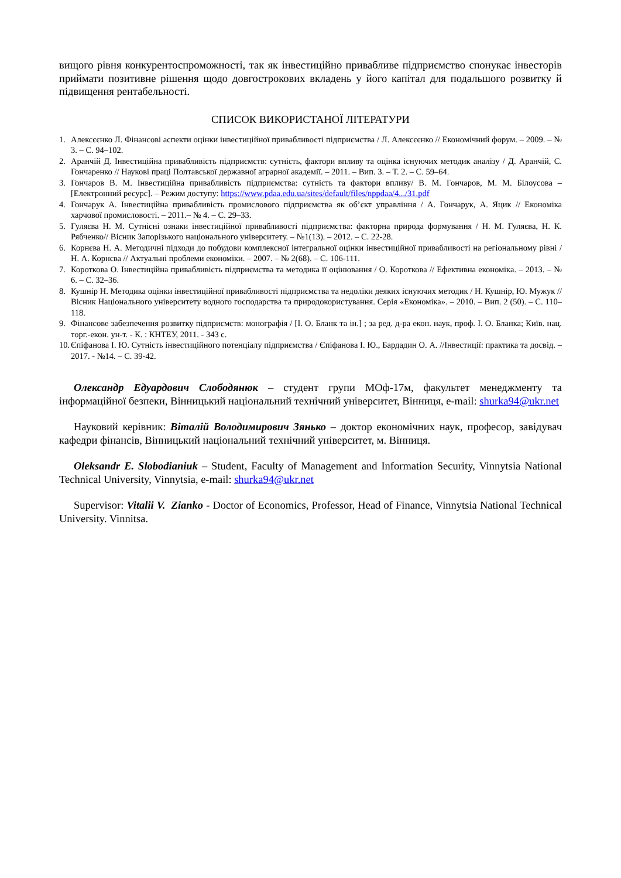вищого рівня конкурентоспроможності, так як інвестиційно привабливе підприємство спонукає інвесторів приймати позитивне рішення щодо довгострокових вкладень у його капітал для подальшого розвитку й підвищення рентабельності.
СПИСОК ВИКОРИСТАНОЇ ЛІТЕРАТУРИ
1. Алексєєнко Л. Фінансові аспекти оцінки інвестиційної привабливості підприємства / Л. Алексєєнко // Економічний форум. – 2009. – № 3. – С. 94–102.
2. Аранчій Д. Інвестиційна привабливість підприємств: сутність, фактори впливу та оцінка існуючих методик аналізу / Д. Аранчій, С. Гончаренко // Наукові праці Полтавської державної аграрної академії. – 2011. – Вип. 3. – Т. 2. – С. 59–64.
3. Гончаров В. М. Інвестиційна привабливість підприємства: сутність та фактори впливу/ В. М. Гончаров, М. М. Білоусова – [Електронний ресурс]. – Режим доступу: https://www.pdaa.edu.ua/sites/default/files/nppdaa/4.../31.pdf
4. Гончарук А. Інвестиційна привабливість промислового підприємства як об’єкт управління / А. Гончарук, А. Яцик // Економіка харчової промисловості. – 2011.– № 4. – С. 29–33.
5. Гуляєва Н. М. Сутнісні ознаки інвестиційної привабливості підприємства: факторна природа формування / Н. М. Гуляєва, Н. К. Рябченко// Вісник Запорізького національного університету. – №1(13). – 2012. – С. 22-28.
6. Корнєва Н. А. Методичні підходи до побудови комплексної інтегральної оцінки інвестиційної привабливості на регіональному рівні / Н. А. Корнєва // Актуальні проблеми економіки. – 2007. – № 2(68). – С. 106-111.
7. Короткова О. Інвестиційна привабливість підприємства та методика її оцінювання / О. Короткова // Ефективна економіка. – 2013. – № 6. – С. 32–36.
8. Кушнір Н. Методика оцінки інвестиційної привабливості підприємства та недоліки деяких існуючих методик / Н. Кушнір, Ю. Мужук // Вісник Національного університету водного господарства та природокористування. Серія «Економіка». – 2010. – Вип. 2 (50). – С. 110–118.
9. Фінансове забезпечення розвитку підприємств: монографія / [І. О. Бланк та ін.] ; за ред. д-ра екон. наук, проф. І. О. Бланка; Київ. нац. торг.-екон. ун-т. - К. : КНТЕУ, 2011. - 343 с.
10. Єпіфанова І. Ю. Сутність інвестиційного потенціалу підприємства / Єпіфанова І. Ю., Бардадин О. А. //Інвестиції: практика та досвід. – 2017. - №14. – С. 39-42.
Олександр Едуардович Слободянюк – студент групи МОф-17м, факультет менеджменту та інформаційної безпеки, Вінницький національний технічний університет, Вінниця, e-mail: shurka94@ukr.net
Науковий керівник: Віталій Володимирович Зянько – доктор економічних наук, професор, завідувач кафедри фінансів, Вінницький національний технічний університет, м. Вінниця.
Oleksandr E. Slobodianiuk – Student, Faculty of Management and Information Security, Vinnytsia National Technical University, Vinnytsia, e-mail: shurka94@ukr.net
Supervisor: Vitalii V. Zianko - Doctor of Economics, Professor, Head of Finance, Vinnytsia National Technical University. Vinnitsa.